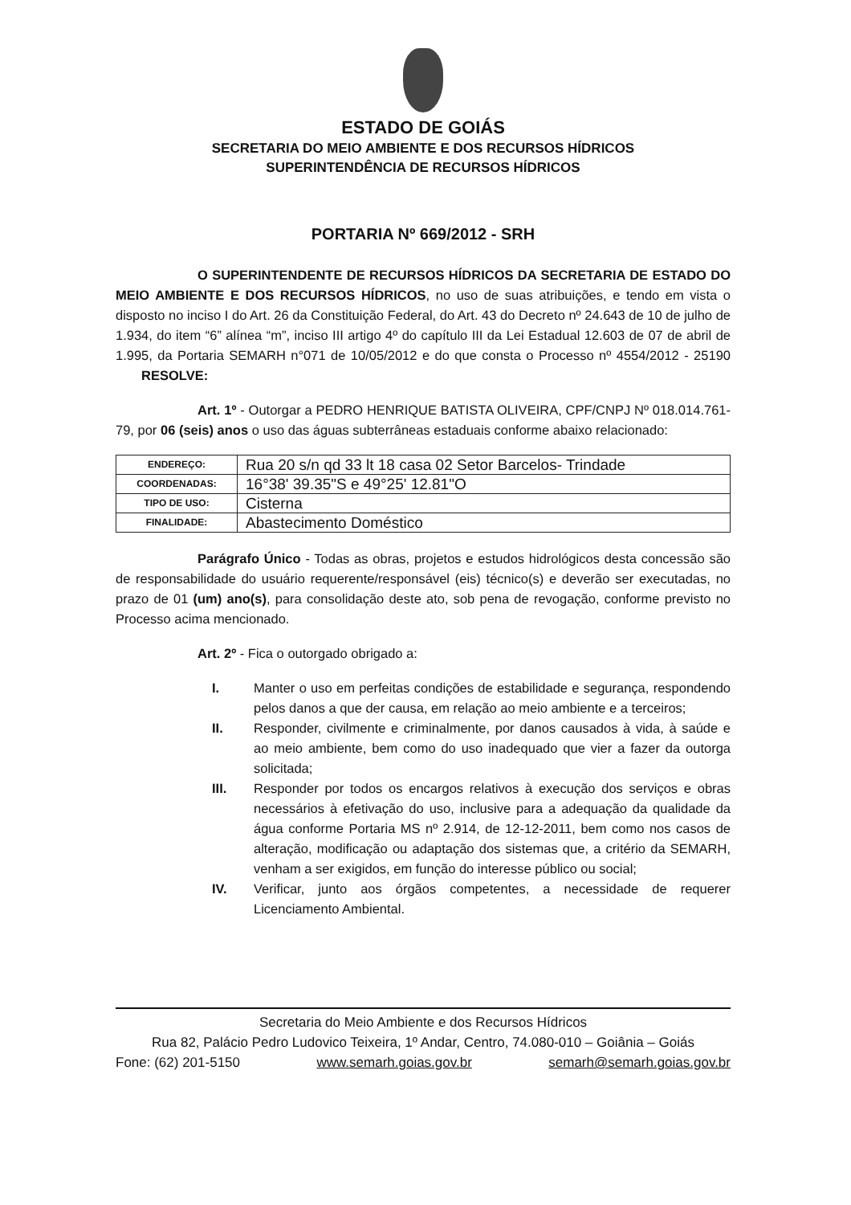ESTADO DE GOIÁS
SECRETARIA DO MEIO AMBIENTE E DOS RECURSOS HÍDRICOS
SUPERINTENDÊNCIA DE RECURSOS HÍDRICOS
PORTARIA Nº 669/2012 - SRH
O SUPERINTENDENTE DE RECURSOS HÍDRICOS DA SECRETARIA DE ESTADO DO MEIO AMBIENTE E DOS RECURSOS HÍDRICOS, no uso de suas atribuições, e tendo em vista o disposto no inciso I do Art. 26 da Constituição Federal, do Art. 43 do Decreto nº 24.643 de 10 de julho de 1.934, do item “6” alínea “m”, inciso III artigo 4º do capítulo III da Lei Estadual 12.603 de 07 de abril de 1.995, da Portaria SEMARH n°071 de 10/05/2012 e do que consta o Processo nº 4554/2012 - 25190 RESOLVE:
Art. 1º - Outorgar a PEDRO HENRIQUE BATISTA OLIVEIRA, CPF/CNPJ Nº 018.014.761-79, por 06 (seis) anos o uso das águas subterrâneas estaduais conforme abaixo relacionado:
| ENDEREÇO: | Rua 20 s/n qd 33 lt 18 casa 02 Setor Barcelos- Trindade |
| COORDENADAS: | 16°38' 39.35"S e 49°25' 12.81"O |
| TIPO DE USO: | Cisterna |
| FINALIDADE: | Abastecimento Doméstico |
Parágrafo Único - Todas as obras, projetos e estudos hidrológicos desta concessão são de responsabilidade do usuário requerente/responsável (eis) técnico(s) e deverão ser executadas, no prazo de 01 (um) ano(s), para consolidação deste ato, sob pena de revogação, conforme previsto no Processo acima mencionado.
Art. 2º - Fica o outorgado obrigado a:
I. Manter o uso em perfeitas condições de estabilidade e segurança, respondendo pelos danos a que der causa, em relação ao meio ambiente e a terceiros;
II. Responder, civilmente e criminalmente, por danos causados à vida, à saúde e ao meio ambiente, bem como do uso inadequado que vier a fazer da outorga solicitada;
III. Responder por todos os encargos relativos à execução dos serviços e obras necessários à efetivação do uso, inclusive para a adequação da qualidade da água conforme Portaria MS nº 2.914, de 12-12-2011, bem como nos casos de alteração, modificação ou adaptação dos sistemas que, a critério da SEMARH, venham a ser exigidos, em função do interesse público ou social;
IV. Verificar, junto aos órgãos competentes, a necessidade de requerer Licenciamento Ambiental.
Secretaria do Meio Ambiente e dos Recursos Hídricos
Rua 82, Palácio Pedro Ludovico Teixeira, 1º Andar, Centro, 74.080-010 – Goiânia – Goiás
Fone: (62) 201-5150 www.semarh.goias.gov.br semarh@semarh.goias.gov.br